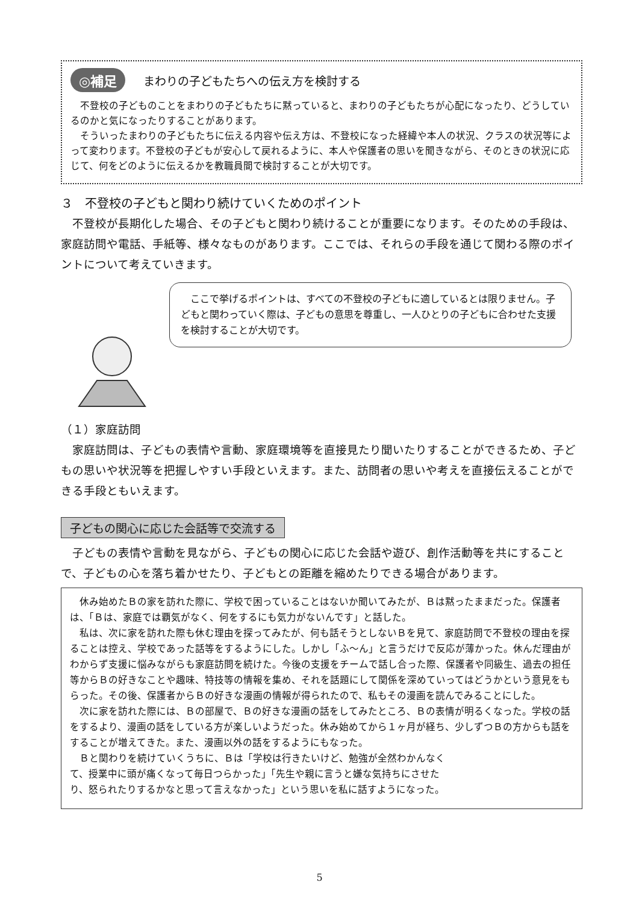◎補足 まわりの子どもたちへの伝え方を検討する
　不登校の子どものことをまわりの子どもたちに黙っていると、まわりの子どもたちが心配になったり、どうしているのかと気になったりすることがあります。
　そういったまわりの子どもたちに伝える内容や伝え方は、不登校になった経緯や本人の状況、クラスの状況等によって変わります。不登校の子どもが安心して戻れるように、本人や保護者の思いを聞きながら、そのときの状況に応じて、何をどのように伝えるかを教職員間で検討することが大切です。
３　不登校の子どもと関わり続けていくためのポイント
　不登校が長期化した場合、その子どもと関わり続けることが重要になります。そのための手段は、家庭訪問や電話、手紙等、様々なものがあります。ここでは、それらの手段を通じて関わる際のポイントについて考えていきます。
　ここで挙げるポイントは、すべての不登校の子どもに適しているとは限りません。子どもと関わっていく際は、子どもの意思を尊重し、一人ひとりの子どもに合わせた支援を検討することが大切です。
（１）家庭訪問
　家庭訪問は、子どもの表情や言動、家庭環境等を直接見たり聞いたりすることができるため、子どもの思いや状況等を把握しやすい手段といえます。また、訪問者の思いや考えを直接伝えることができる手段ともいえます。
子どもの関心に応じた会話等で交流する
　子どもの表情や言動を見ながら、子どもの関心に応じた会話や遊び、創作活動等を共にすることで、子どもの心を落ち着かせたり、子どもとの距離を縮めたりできる場合があります。
　休み始めたＢの家を訪れた際に、学校で困っていることはないか聞いてみたが、Ｂは黙ったままだった。保護者は、「Ｂは、家庭では覇気がなく、何をするにも気力がないんです」と話した。
　私は、次に家を訪れた際も休む理由を探ってみたが、何も話そうとしないＢを見て、家庭訪問で不登校の理由を探ることは控え、学校であった話等をするようにした。しかし「ふ～ん」と言うだけで反応が薄かった。休んだ理由がわからず支援に悩みながらも家庭訪問を続けた。今後の支援をチームで話し合った際、保護者や同級生、過去の担任等からＢの好きなことや趣味、特技等の情報を集め、それを話題にして関係を深めていってはどうかという意見をもらった。その後、保護者からＢの好きな漫画の情報が得られたので、私もその漫画を読んでみることにした。
　次に家を訪れた際には、Ｂの部屋で、Ｂの好きな漫画の話をしてみたところ、Ｂの表情が明るくなった。学校の話をするより、漫画の話をしている方が楽しいようだった。休み始めてから１ヶ月が経ち、少しずつＢの方からも話をすることが増えてきた。また、漫画以外の話をするようにもなった。
　Ｂと関わりを続けていくうちに、Ｂは「学校は行きたいけど、勉強が全然わかんなくて、授業中に頭が痛くなって毎日つらかった」「先生や親に言うと嫌な気持ちにさせたり、怒られたりするかなと思って言えなかった」という思いを私に話すようになった。
5